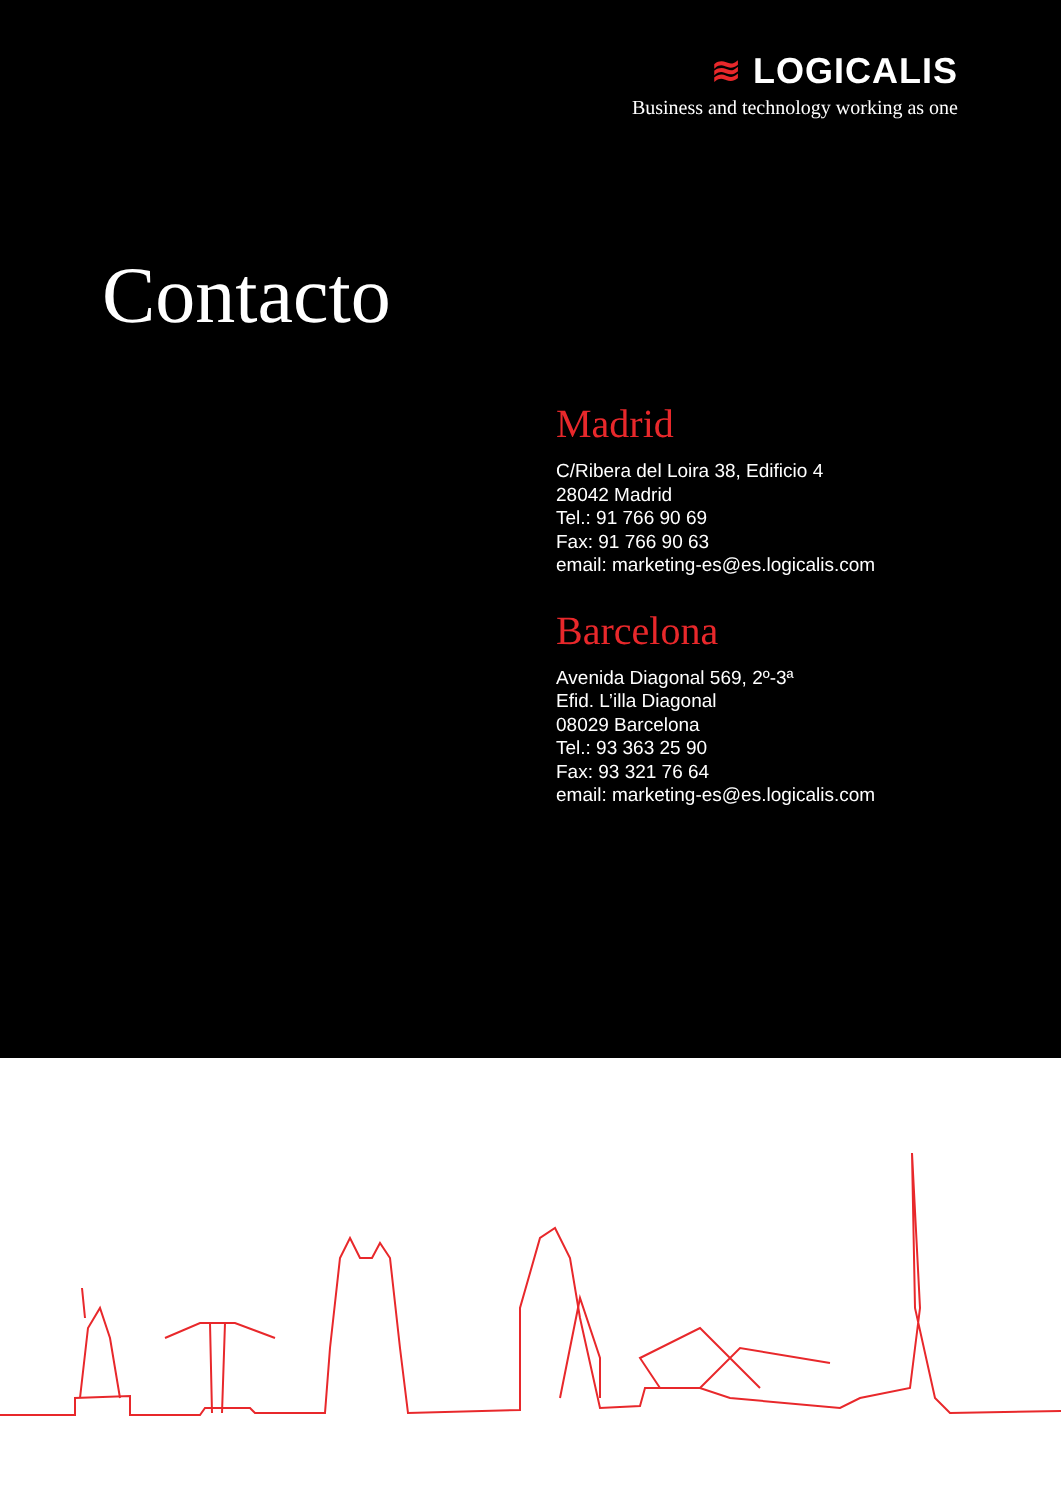≋ LOGICALIS
Business and technology working as one
Contacto
Madrid
C/Ribera del Loira 38, Edificio 4
28042 Madrid
Tel.: 91 766 90 69
Fax: 91 766 90 63
email: marketing-es@es.logicalis.com
Barcelona
Avenida Diagonal 569, 2º-3ª
Efid. L’illa Diagonal
08029 Barcelona
Tel.: 93 363 25 90
Fax: 93 321 76 64
email: marketing-es@es.logicalis.com